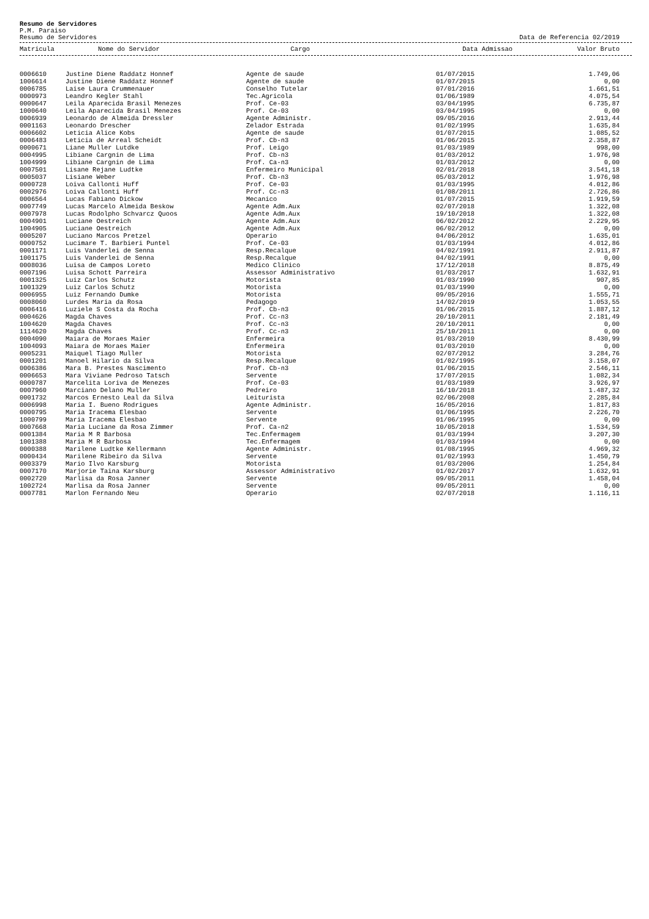Resumo de Servidores
P.M. Paraiso
Resumo de Servidores Data de Referencia 02/2019
| Matricula | Nome do Servidor | Cargo | Data Admissao | Valor Bruto |
| --- | --- | --- | --- | --- |
| 0006610 | Justine Diene Raddatz Honnef | Agente de saude | 01/07/2015 | 1.749,06 |
| 1006614 | Justine Diene Raddatz Honnef | Agente de saude | 01/07/2015 | 0,00 |
| 0006785 | Laise Laura Crummenauer | Conselho Tutelar | 07/01/2016 | 1.661,51 |
| 0000973 | Leandro Kegler Stahl | Tec.Agricola | 01/06/1989 | 4.075,54 |
| 0000647 | Leila Aparecida Brasil Menezes | Prof. Ce-03 | 03/04/1995 | 6.735,87 |
| 1000640 | Leila Aparecida Brasil Menezes | Prof. Ce-03 | 03/04/1995 | 0,00 |
| 0006939 | Leonardo de Almeida Dressler | Agente Administr. | 09/05/2016 | 2.913,44 |
| 0001163 | Leonardo Drescher | Zelador Estrada | 01/02/1995 | 1.635,84 |
| 0006602 | Leticia Alice Kobs | Agente de saude | 01/07/2015 | 1.085,52 |
| 0006483 | Leticia de Arreal Scheidt | Prof. Cb-n3 | 01/06/2015 | 2.358,87 |
| 0000671 | Liane Muller Lutdke | Prof. Leigo | 01/03/1989 | 998,00 |
| 0004995 | Libiane Cargnin de Lima | Prof. Cb-n3 | 01/03/2012 | 1.976,98 |
| 1004999 | Libiane Cargnin de Lima | Prof. Ca-n3 | 01/03/2012 | 0,00 |
| 0007501 | Lisane Rejane Ludtke | Enfermeiro Municipal | 02/01/2018 | 3.541,18 |
| 0005037 | Lisiane Weber | Prof. Cb-n3 | 05/03/2012 | 1.976,98 |
| 0000728 | Loiva Callonti Huff | Prof. Ce-03 | 01/03/1995 | 4.012,86 |
| 0002976 | Loiva Callonti Huff | Prof. Cc-n3 | 01/08/2011 | 2.726,86 |
| 0006564 | Lucas Fabiano Dickow | Mecanico | 01/07/2015 | 1.919,59 |
| 0007749 | Lucas Marcelo Almeida Beskow | Agente Adm.Aux | 02/07/2018 | 1.322,08 |
| 0007978 | Lucas Rodolpho Schvarcz Quoos | Agente Adm.Aux | 19/10/2018 | 1.322,08 |
| 0004901 | Luciane Oestreich | Agente Adm.Aux | 06/02/2012 | 2.229,95 |
| 1004905 | Luciane Oestreich | Agente Adm.Aux | 06/02/2012 | 0,00 |
| 0005207 | Luciano Marcos Pretzel | Operario | 04/06/2012 | 1.635,01 |
| 0000752 | Lucimare T. Barbieri Puntel | Prof. Ce-03 | 01/03/1994 | 4.012,86 |
| 0001171 | Luis Vanderlei de Senna | Resp.Recalque | 04/02/1991 | 2.911,87 |
| 1001175 | Luis Vanderlei de Senna | Resp.Recalque | 04/02/1991 | 0,00 |
| 0008036 | Luisa de Campos Loreto | Medico Clinico | 17/12/2018 | 8.875,49 |
| 0007196 | Luisa Schott Parreira | Assessor Administrativo | 01/03/2017 | 1.632,91 |
| 0001325 | Luiz Carlos Schutz | Motorista | 01/03/1990 | 907,85 |
| 1001329 | Luiz Carlos Schutz | Motorista | 01/03/1990 | 0,00 |
| 0006955 | Luiz Fernando Dumke | Motorista | 09/05/2016 | 1.555,71 |
| 0008060 | Lurdes Maria da Rosa | Pedagogo | 14/02/2019 | 1.053,55 |
| 0006416 | Luziele S Costa da Rocha | Prof. Cb-n3 | 01/06/2015 | 1.887,12 |
| 0004626 | Magda Chaves | Prof. Cc-n3 | 20/10/2011 | 2.181,49 |
| 1004620 | Magda Chaves | Prof. Cc-n3 | 20/10/2011 | 0,00 |
| 1114620 | Magda Chaves | Prof. Cc-n3 | 25/10/2011 | 0,00 |
| 0004090 | Maiara de Moraes Maier | Enfermeira | 01/03/2010 | 8.430,99 |
| 1004093 | Maiara de Moraes Maier | Enfermeira | 01/03/2010 | 0,00 |
| 0005231 | Maiquel Tiago Muller | Motorista | 02/07/2012 | 3.284,76 |
| 0001201 | Manoel Hilario da Silva | Resp.Recalque | 01/02/1995 | 3.158,07 |
| 0006386 | Mara B. Prestes Nascimento | Prof. Cb-n3 | 01/06/2015 | 2.546,11 |
| 0006653 | Mara Viviane Pedroso Tatsch | Servente | 17/07/2015 | 1.082,34 |
| 0000787 | Marcelita Loriva de Menezes | Prof. Ce-03 | 01/03/1989 | 3.926,97 |
| 0007960 | Marciano Delano Muller | Pedreiro | 16/10/2018 | 1.487,32 |
| 0001732 | Marcos Ernesto Leal da Silva | Leiturista | 02/06/2008 | 2.285,84 |
| 0006998 | Maria I. Bueno Rodrigues | Agente Administr. | 16/05/2016 | 1.817,83 |
| 0000795 | Maria Iracema Elesbao | Servente | 01/06/1995 | 2.226,70 |
| 1000799 | Maria Iracema Elesbao | Servente | 01/06/1995 | 0,00 |
| 0007668 | Maria Luciane da Rosa Zimmer | Prof. Ca-n2 | 10/05/2018 | 1.534,59 |
| 0001384 | Maria M R Barbosa | Tec.Enfermagem | 01/03/1994 | 3.207,30 |
| 1001388 | Maria M R Barbosa | Tec.Enfermagem | 01/03/1994 | 0,00 |
| 0000388 | Marilene Ludtke Kellermann | Agente Administr. | 01/08/1995 | 4.969,32 |
| 0000434 | Marilene Ribeiro da Silva | Servente | 01/02/1993 | 1.450,79 |
| 0003379 | Mario Ilvo Karsburg | Motorista | 01/03/2006 | 1.254,84 |
| 0007170 | Marjorie Taina Karsburg | Assessor Administrativo | 01/02/2017 | 1.632,91 |
| 0002720 | Marlisa da Rosa Janner | Servente | 09/05/2011 | 1.458,04 |
| 1002724 | Marlisa da Rosa Janner | Servente | 09/05/2011 | 0,00 |
| 0007781 | Marlon Fernando Neu | Operario | 02/07/2018 | 1.116,11 |